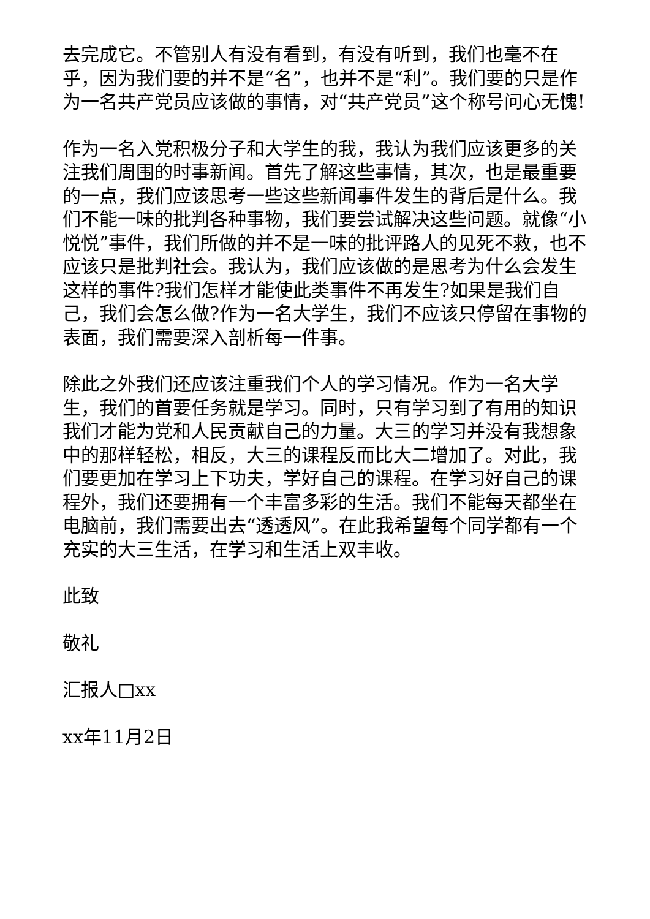去完成它。不管别人有没有看到，有没有听到，我们也毫不在乎，因为我们要的并不是“名”，也并不是“利”。我们要的只是作为一名共产党员应该做的事情，对“共产党员”这个称号问心无愧!
作为一名入党积极分子和大学生的我，我认为我们应该更多的关注我们周围的时事新闻。首先了解这些事情，其次，也是最重要的一点，我们应该思考一些这些新闻事件发生的背后是什么。我们不能一味的批判各种事物，我们要尝试解决这些问题。就像“小悦悦”事件，我们所做的并不是一味的批评路人的见死不救，也不应该只是批判社会。我认为，我们应该做的是思考为什么会发生这样的事件?我们怎样才能使此类事件不再发生?如果是我们自己，我们会怎么做?作为一名大学生，我们不应该只停留在事物的表面，我们需要深入剖析每一件事。
除此之外我们还应该注重我们个人的学习情况。作为一名大学生，我们的首要任务就是学习。同时，只有学习到了有用的知识我们才能为党和人民贡献自己的力量。大三的学习并没有我想象中的那样轻松，相反，大三的课程反而比大二增加了。对此，我们要更加在学习上下功夫，学好自己的课程。在学习好自己的课程外，我们还要拥有一个丰富多彩的生活。我们不能每天都坐在电脑前，我们需要出去“透透风”。在此我希望每个同学都有一个充实的大三生活，在学习和生活上双丰收。
此致
敬礼
汇报人□xx
xx年11月2日